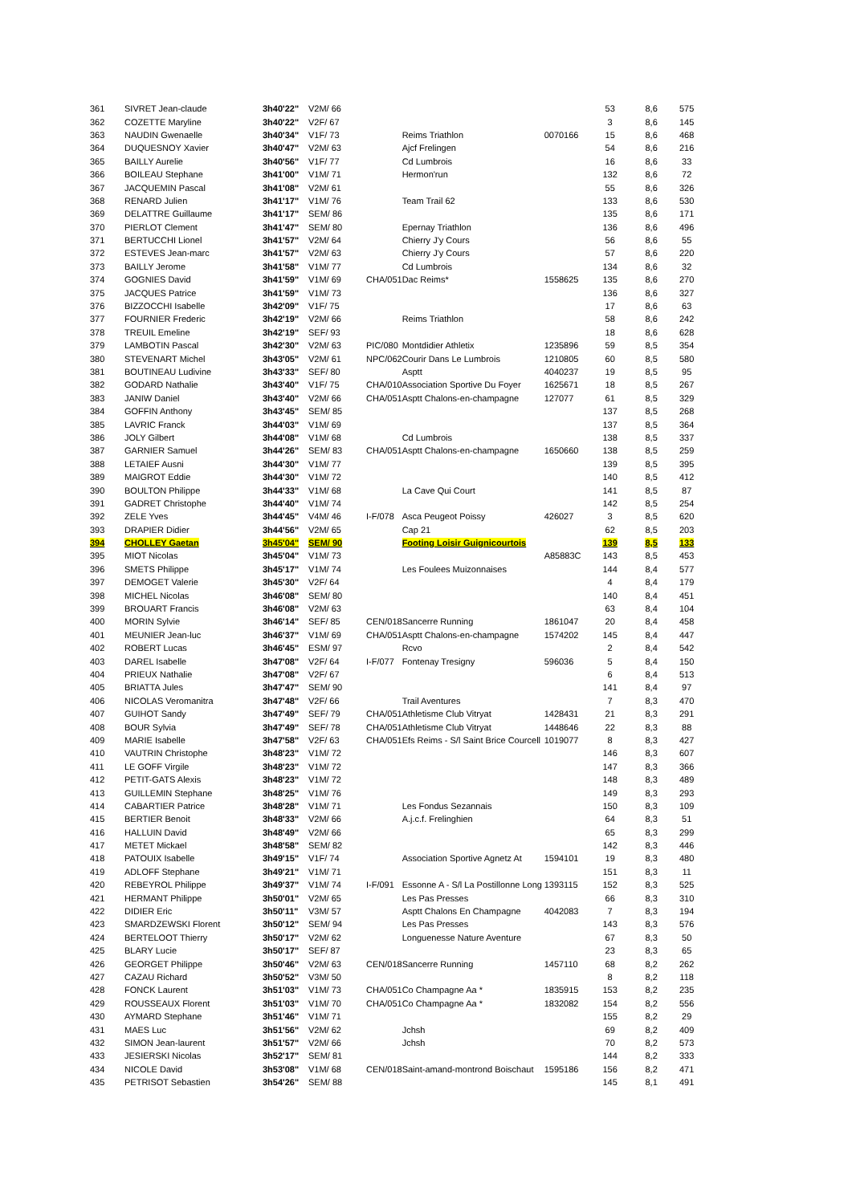| 361 | SIVRET Jean-claude | 3h40'22" | V2M/ 66 | | | | 53 | 8,6 | 575 |
| 362 | COZETTE Maryline | 3h40'22" | V2F/ 67 | | | | 3 | 8,6 | 145 |
| 363 | NAUDIN Gwenaelle | 3h40'34" | V1F/ 73 | | Reims Triathlon | 0070166 | 15 | 8,6 | 468 |
| 364 | DUQUESNOY Xavier | 3h40'47" | V2M/ 63 | | Ajcf Frelingen | | 54 | 8,6 | 216 |
| 365 | BAILLY Aurelie | 3h40'56" | V1F/ 77 | | Cd Lumbrois | | 16 | 8,6 | 33 |
| 366 | BOILEAU Stephane | 3h41'00" | V1M/ 71 | | Hermon'run | | 132 | 8,6 | 72 |
| 367 | JACQUEMIN Pascal | 3h41'08" | V2M/ 61 | | | | 55 | 8,6 | 326 |
| 368 | RENARD Julien | 3h41'17" | V1M/ 76 | | Team Trail 62 | | 133 | 8,6 | 530 |
| 369 | DELATTRE Guillaume | 3h41'17" | SEM/ 86 | | | | 135 | 8,6 | 171 |
| 370 | PIERLOT Clement | 3h41'47" | SEM/ 80 | | Epernay Triathlon | | 136 | 8,6 | 496 |
| 371 | BERTUCCHI Lionel | 3h41'57" | V2M/ 64 | | Chierry J'y Cours | | 56 | 8,6 | 55 |
| 372 | ESTEVES Jean-marc | 3h41'57" | V2M/ 63 | | Chierry J'y Cours | | 57 | 8,6 | 220 |
| 373 | BAILLY Jerome | 3h41'58" | V1M/ 77 | | Cd Lumbrois | | 134 | 8,6 | 32 |
| 374 | GOGNIES David | 3h41'59" | V1M/ 69 | CHA/051 | Dac Reims* | 1558625 | 135 | 8,6 | 270 |
| 375 | JACQUES Patrice | 3h41'59" | V1M/ 73 | | | | 136 | 8,6 | 327 |
| 376 | BIZZOCCHI Isabelle | 3h42'09" | V1F/ 75 | | | | 17 | 8,6 | 63 |
| 377 | FOURNIER Frederic | 3h42'19" | V2M/ 66 | | Reims Triathlon | | 58 | 8,6 | 242 |
| 378 | TREUIL Emeline | 3h42'19" | SEF/ 93 | | | | 18 | 8,6 | 628 |
| 379 | LAMBOTIN Pascal | 3h42'30" | V2M/ 63 | PIC/080 | Montdidier Athletix | 1235896 | 59 | 8,5 | 354 |
| 380 | STEVENART Michel | 3h43'05" | V2M/ 61 | NPC/062 | Courir Dans Le Lumbrois | 1210805 | 60 | 8,5 | 580 |
| 381 | BOUTINEAU Ludivine | 3h43'33" | SEF/ 80 | | Asptt | 4040237 | 19 | 8,5 | 95 |
| 382 | GODARD Nathalie | 3h43'40" | V1F/ 75 | CHA/010 | Association Sportive Du Foyer | 1625671 | 18 | 8,5 | 267 |
| 383 | JANIW Daniel | 3h43'40" | V2M/ 66 | CHA/051 | Asptt Chalons-en-champagne | 127077 | 61 | 8,5 | 329 |
| 384 | GOFFIN Anthony | 3h43'45" | SEM/ 85 | | | | 137 | 8,5 | 268 |
| 385 | LAVRIC Franck | 3h44'03" | V1M/ 69 | | | | 137 | 8,5 | 364 |
| 386 | JOLY Gilbert | 3h44'08" | V1M/ 68 | | Cd Lumbrois | | 138 | 8,5 | 337 |
| 387 | GARNIER Samuel | 3h44'26" | SEM/ 83 | CHA/051 | Asptt Chalons-en-champagne | 1650660 | 138 | 8,5 | 259 |
| 388 | LETAIEF Ausni | 3h44'30" | V1M/ 77 | | | | 139 | 8,5 | 395 |
| 389 | MAIGROT Eddie | 3h44'30" | V1M/ 72 | | | | 140 | 8,5 | 412 |
| 390 | BOULTON Philippe | 3h44'33" | V1M/ 68 | | La Cave Qui Court | | 141 | 8,5 | 87 |
| 391 | GADRET Christophe | 3h44'40" | V1M/ 74 | | | | 142 | 8,5 | 254 |
| 392 | ZELE Yves | 3h44'45" | V4M/ 46 | I-F/078 | Asca Peugeot Poissy | 426027 | 3 | 8,5 | 620 |
| 393 | DRAPIER Didier | 3h44'56" | V2M/ 65 | | Cap 21 | | 62 | 8,5 | 203 |
| 394 | CHOLLEY Gaetan | 3h45'04" | SEM/ 90 | | Footing Loisir Guignicourtois | | 139 | 8,5 | 133 |
| 395 | MIOT Nicolas | 3h45'04" | V1M/ 73 | | | A85883C | 143 | 8,5 | 453 |
| 396 | SMETS Philippe | 3h45'17" | V1M/ 74 | | Les Foulees Muizonnaises | | 144 | 8,4 | 577 |
| 397 | DEMOGET Valerie | 3h45'30" | V2F/ 64 | | | | 4 | 8,4 | 179 |
| 398 | MICHEL Nicolas | 3h46'08" | SEM/ 80 | | | | 140 | 8,4 | 451 |
| 399 | BROUART Francis | 3h46'08" | V2M/ 63 | | | | 63 | 8,4 | 104 |
| 400 | MORIN Sylvie | 3h46'14" | SEF/ 85 | CEN/018 | Sancerre Running | 1861047 | 20 | 8,4 | 458 |
| 401 | MEUNIER Jean-luc | 3h46'37" | V1M/ 69 | CHA/051 | Asptt Chalons-en-champagne | 1574202 | 145 | 8,4 | 447 |
| 402 | ROBERT Lucas | 3h46'45" | ESM/ 97 | | Rcvo | | 2 | 8,4 | 542 |
| 403 | DAREL Isabelle | 3h47'08" | V2F/ 64 | I-F/077 | Fontenay Tresigny | 596036 | 5 | 8,4 | 150 |
| 404 | PRIEUX Nathalie | 3h47'08" | V2F/ 67 | | | | 6 | 8,4 | 513 |
| 405 | BRIATTA Jules | 3h47'47" | SEM/ 90 | | | | 141 | 8,4 | 97 |
| 406 | NICOLAS Veromanitra | 3h47'48" | V2F/ 66 | | Trail Aventures | | 7 | 8,3 | 470 |
| 407 | GUIHOT Sandy | 3h47'49" | SEF/ 79 | CHA/051 | Athletisme Club Vitryat | 1428431 | 21 | 8,3 | 291 |
| 408 | BOUR Sylvia | 3h47'49" | SEF/ 78 | CHA/051 | Athletisme Club Vitryat | 1448646 | 22 | 8,3 | 88 |
| 409 | MARIE Isabelle | 3h47'58" | V2F/ 63 | CHA/051 | Efs Reims - S/l Saint Brice Courcell | 1019077 | 8 | 8,3 | 427 |
| 410 | VAUTRIN Christophe | 3h48'23" | V1M/ 72 | | | | 146 | 8,3 | 607 |
| 411 | LE GOFF Virgile | 3h48'23" | V1M/ 72 | | | | 147 | 8,3 | 366 |
| 412 | PETIT-GATS Alexis | 3h48'23" | V1M/ 72 | | | | 148 | 8,3 | 489 |
| 413 | GUILLEMIN Stephane | 3h48'25" | V1M/ 76 | | | | 149 | 8,3 | 293 |
| 414 | CABARTIER Patrice | 3h48'28" | V1M/ 71 | | Les Fondus Sezannais | | 150 | 8,3 | 109 |
| 415 | BERTIER Benoit | 3h48'33" | V2M/ 66 | | A.j.c.f. Frelinghien | | 64 | 8,3 | 51 |
| 416 | HALLUIN David | 3h48'49" | V2M/ 66 | | | | 65 | 8,3 | 299 |
| 417 | METET Mickael | 3h48'58" | SEM/ 82 | | | | 142 | 8,3 | 446 |
| 418 | PATOUIX Isabelle | 3h49'15" | V1F/ 74 | | Association Sportive Agnetz At | 1594101 | 19 | 8,3 | 480 |
| 419 | ADLOFF Stephane | 3h49'21" | V1M/ 71 | | | | 151 | 8,3 | 11 |
| 420 | REBEYROL Philippe | 3h49'37" | V1M/ 74 | I-F/091 | Essonne A - S/l La Postillonne Long | 1393115 | 152 | 8,3 | 525 |
| 421 | HERMANT Philippe | 3h50'01" | V2M/ 65 | | Les Pas Presses | | 66 | 8,3 | 310 |
| 422 | DIDIER Eric | 3h50'11" | V3M/ 57 | | Asptt Chalons En Champagne | 4042083 | 7 | 8,3 | 194 |
| 423 | SMARDZEWSKI Florent | 3h50'12" | SEM/ 94 | | Les Pas Presses | | 143 | 8,3 | 576 |
| 424 | BERTELOOT Thierry | 3h50'17" | V2M/ 62 | | Longuenesse Nature Aventure | | 67 | 8,3 | 50 |
| 425 | BLARY Lucie | 3h50'17" | SEF/ 87 | | | | 23 | 8,3 | 65 |
| 426 | GEORGET Philippe | 3h50'46" | V2M/ 63 | CEN/018 | Sancerre Running | 1457110 | 68 | 8,2 | 262 |
| 427 | CAZAU Richard | 3h50'52" | V3M/ 50 | | | | 8 | 8,2 | 118 |
| 428 | FONCK Laurent | 3h51'03" | V1M/ 73 | CHA/051 | Co Champagne Aa * | 1835915 | 153 | 8,2 | 235 |
| 429 | ROUSSEAUX Florent | 3h51'03" | V1M/ 70 | CHA/051 | Co Champagne Aa * | 1832082 | 154 | 8,2 | 556 |
| 430 | AYMARD Stephane | 3h51'46" | V1M/ 71 | | | | 155 | 8,2 | 29 |
| 431 | MAES Luc | 3h51'56" | V2M/ 62 | | Jchsh | | 69 | 8,2 | 409 |
| 432 | SIMON Jean-laurent | 3h51'57" | V2M/ 66 | | Jchsh | | 70 | 8,2 | 573 |
| 433 | JESIERSKI Nicolas | 3h52'17" | SEM/ 81 | | | | 144 | 8,2 | 333 |
| 434 | NICOLE David | 3h53'08" | V1M/ 68 | CEN/018 | Saint-amand-montrond Boischaut | 1595186 | 156 | 8,2 | 471 |
| 435 | PETRISOT Sebastien | 3h54'26" | SEM/ 88 | | | | 145 | 8,1 | 491 |